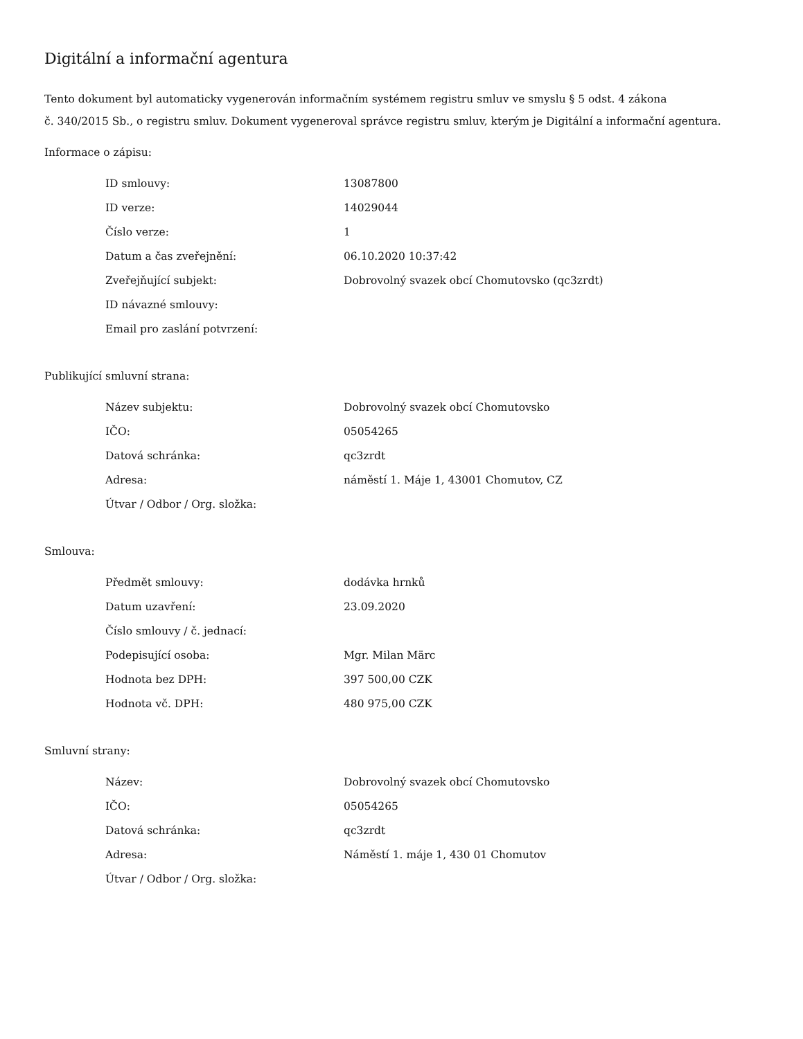Digitální a informační agentura
Tento dokument byl automaticky vygenerován informačním systémem registru smluv ve smyslu § 5 odst. 4 zákona
č. 340/2015 Sb., o registru smluv. Dokument vygeneroval správce registru smluv, kterým je Digitální a informační agentura.
Informace o zápisu:
| ID smlouvy: | 13087800 |
| ID verze: | 14029044 |
| Číslo verze: | 1 |
| Datum a čas zveřejnění: | 06.10.2020 10:37:42 |
| Zveřejňující subjekt: | Dobrovolný svazek obcí Chomutovsko (qc3zrdt) |
| ID návazné smlouvy: | |
| Email pro zaslání potvrzení: | |
Publikující smluvní strana:
| Název subjektu: | Dobrovolný svazek obcí Chomutovsko |
| IČO: | 05054265 |
| Datová schránka: | qc3zrdt |
| Adresa: | náměstí 1. Máje 1, 43001 Chomutov, CZ |
| Útvar / Odbor / Org. složka: | |
Smlouva:
| Předmět smlouvy: | dodávka hrnků |
| Datum uzavření: | 23.09.2020 |
| Číslo smlouvy / č. jednací: | |
| Podepisující osoba: | Mgr. Milan Märc |
| Hodnota bez DPH: | 397 500,00 CZK |
| Hodnota vč. DPH: | 480 975,00 CZK |
Smluvní strany:
| Název: | Dobrovolný svazek obcí Chomutovsko |
| IČO: | 05054265 |
| Datová schránka: | qc3zrdt |
| Adresa: | Náměstí 1. máje 1, 430 01 Chomutov |
| Útvar / Odbor / Org. složka: | |